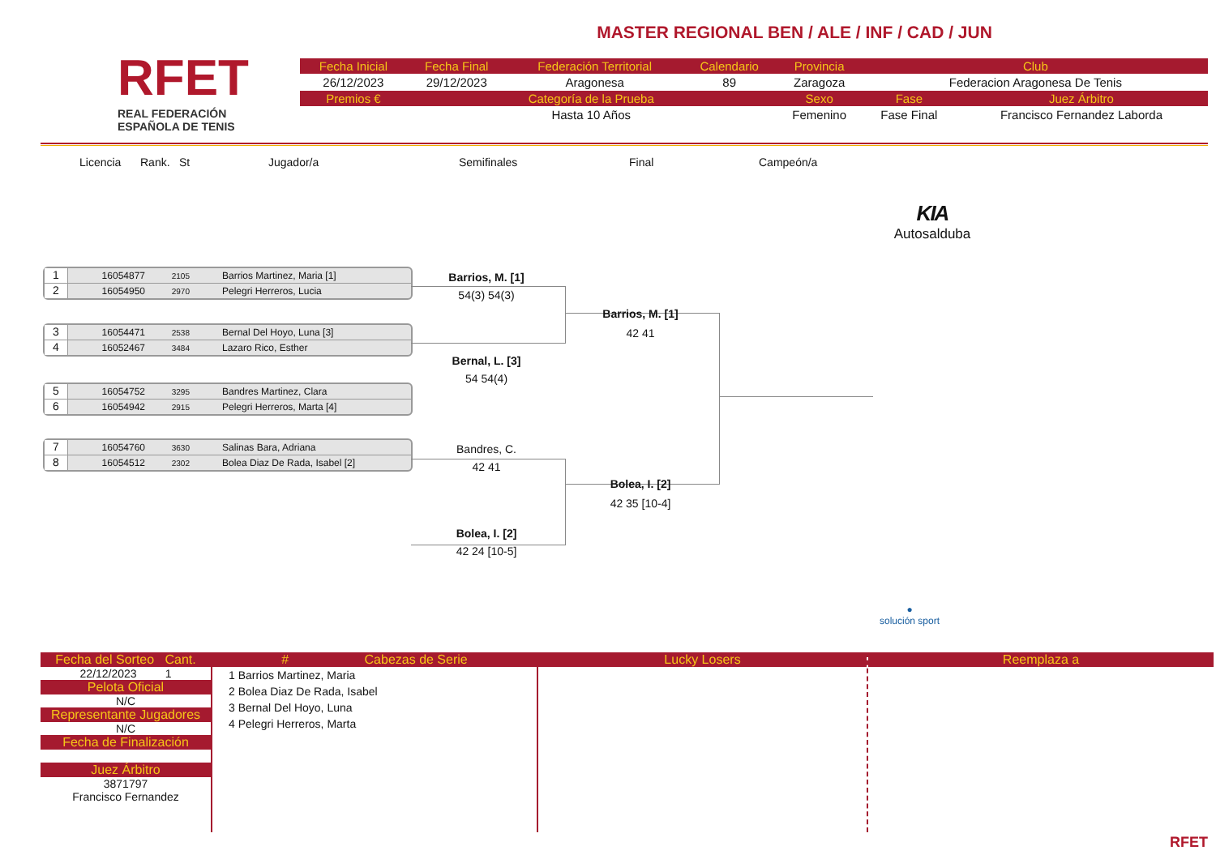RFET
REAL FEDERACIÓN
ESPAÑOLA DE TENIS
MASTER REGIONAL BEN / ALE / INF / CAD / JUN
| Fecha Inicial | Fecha Final | Federación Territorial | Calendario | Provincia | Club | |
| --- | --- | --- | --- | --- | --- | --- |
| 26/12/2023 | 29/12/2023 | Aragonesa | 89 | Zaragoza | Federacion Aragonesa De Tenis | |
| Premios € | Categoría de la Prueba | | | Sexo | Fase | Juez Árbitro |
| | Hasta 10 Años | | | Femenino | Fase Final | Francisco Fernandez Laborda |
Licencia Rank. St Jugador/a Semifinales Final Campeón/a
KIA
Autosalduba
1 16054877 2105 Barrios Martinez, Maria [1]
2 16054950 2970 Pelegri Herreros, Lucia
3 16054471 2538 Bernal Del Hoyo, Luna [3]
4 16052467 3484 Lazaro Rico, Esther
5 16054752 3295 Bandres Martinez, Clara
6 16054942 2915 Pelegri Herreros, Marta [4]
7 16054760 3630 Salinas Bara, Adriana
8 16054512 2302 Bolea Diaz De Rada, Isabel [2]
Barrios, M. [1]
54(3) 54(3)
Bernal, L. [3]
54 54(4)
Bandres, C.
42 41
Bolea, I. [2]
42 24 [10-5]
Barrios, M. [1]
42 41
Bolea, I. [2]
42 35 [10-4]
●
solución sport
Fecha del Sorteo Cant.
22/12/2023 1
Pelota Oficial
N/C
Representante Jugadores
N/C
Fecha de Finalización
Juez Árbitro
3871797
Francisco Fernandez
# Cabezas de Serie
1 Barrios Martinez, Maria
2 Bolea Diaz De Rada, Isabel
3 Bernal Del Hoyo, Luna
4 Pelegri Herreros, Marta
Lucky Losers Reemplaza a
RFET